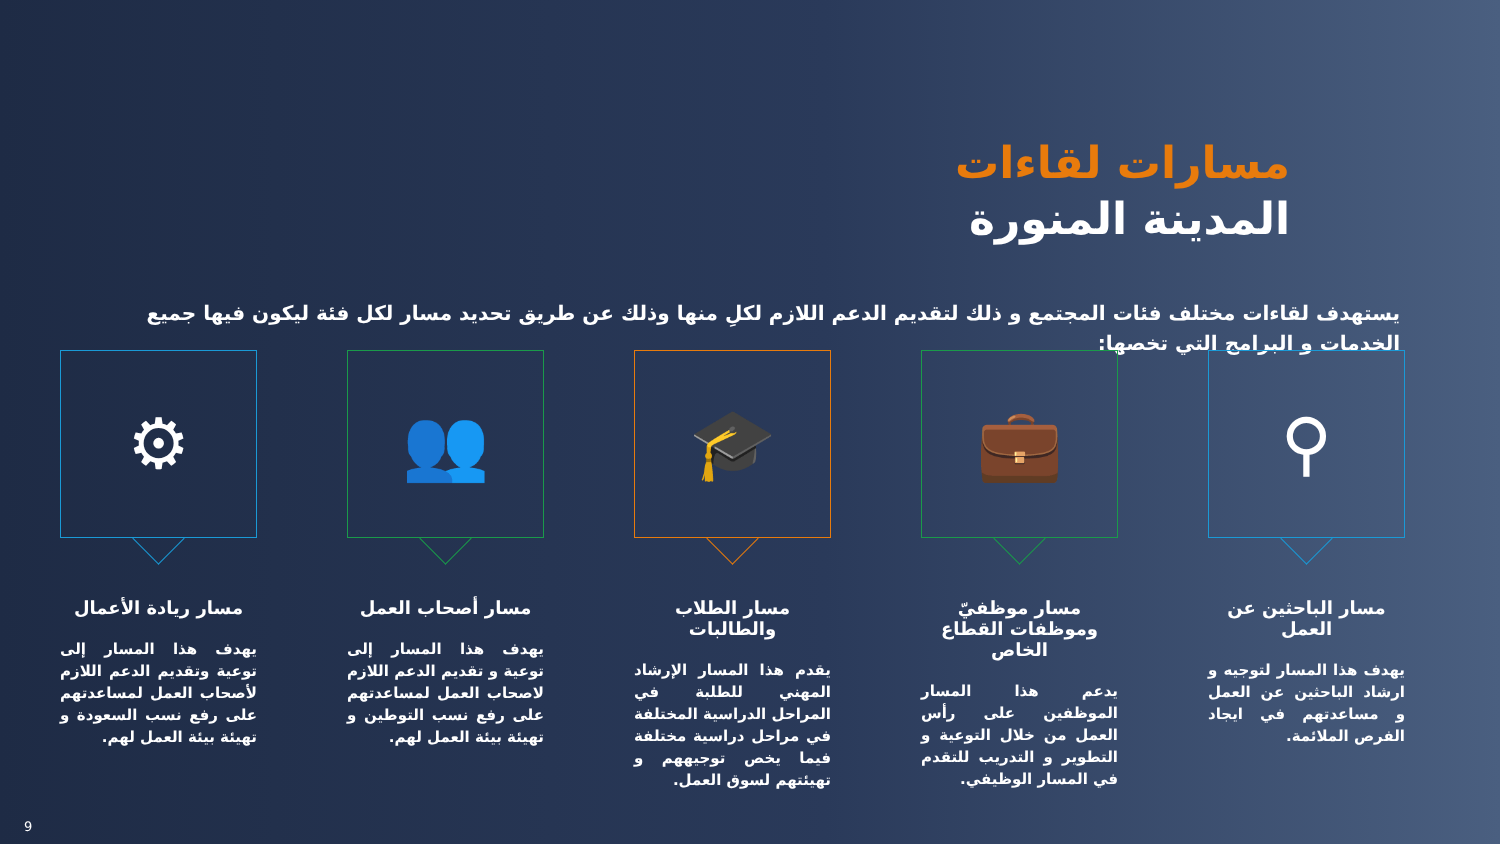مسارات لقاءات
المدينة المنورة
يستهدف لقاءات مختلف فئات المجتمع و ذلك لتقديم الدعم اللازم لكلِ منها وذلك عن طريق تحديد مسار لكل فئة ليكون فيها جميع الخدمات و البرامج التي تخصها:
⚲
مسار الباحثين عن العمل
يهدف هذا المسار لتوجيه و ارشاد الباحثين عن العمل و مساعدتهم في ايجاد الفرص الملائمة.
💼
مسار موظفيّ وموظفات القطاع الخاص
يدعم هذا المسار الموظفين على رأس العمل من خلال التوعية و التطوير و التدريب للتقدم في المسار الوظيفي.
🎓
مسار الطلاب والطالبات
يقدم هذا المسار الإرشاد المهني للطلبة في المراحل الدراسية المختلفة في مراحل دراسية مختلفة فيما يخص توجيههم و تهيئتهم لسوق العمل.
👥
مسار أصحاب العمل
يهدف هذا المسار إلى توعية و تقديم الدعم اللازم لاصحاب العمل لمساعدتهم على رفع نسب التوطين و تهيئة بيئة العمل لهم.
⚙
مسار ريادة الأعمال
يهدف هذا المسار إلى توعية وتقديم الدعم اللازم لأصحاب العمل لمساعدتهم على رفع نسب السعودة و تهيئة بيئة العمل لهم.
9